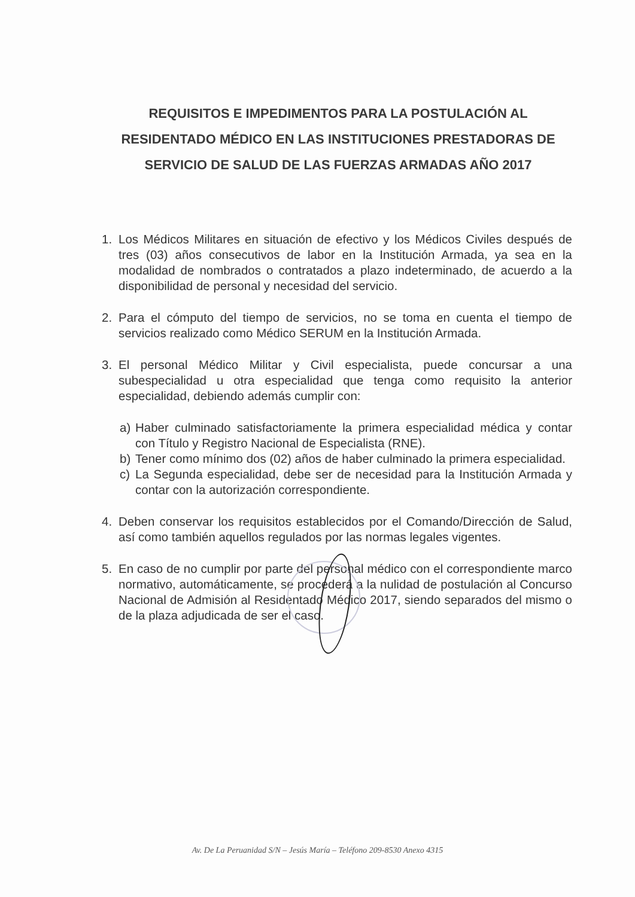REQUISITOS E IMPEDIMENTOS PARA LA POSTULACIÓN AL RESIDENTADO MÉDICO EN LAS INSTITUCIONES PRESTADORAS DE SERVICIO DE SALUD DE LAS FUERZAS ARMADAS AÑO 2017
1. Los Médicos Militares en situación de efectivo y los Médicos Civiles después de tres (03) años consecutivos de labor en la Institución Armada, ya sea en la modalidad de nombrados o contratados a plazo indeterminado, de acuerdo a la disponibilidad de personal y necesidad del servicio.
2. Para el cómputo del tiempo de servicios, no se toma en cuenta el tiempo de servicios realizado como Médico SERUM en la Institución Armada.
3. El personal Médico Militar y Civil especialista, puede concursar a una subespecialidad u otra especialidad que tenga como requisito la anterior especialidad, debiendo además cumplir con:
a) Haber culminado satisfactoriamente la primera especialidad médica y contar con Título y Registro Nacional de Especialista (RNE).
b) Tener como mínimo dos (02) años de haber culminado la primera especialidad.
c) La Segunda especialidad, debe ser de necesidad para la Institución Armada y contar con la autorización correspondiente.
4. Deben conservar los requisitos establecidos por el Comando/Dirección de Salud, así como también aquellos regulados por las normas legales vigentes.
5. En caso de no cumplir por parte del personal médico con el correspondiente marco normativo, automáticamente, se procederá a la nulidad de postulación al Concurso Nacional de Admisión al Residentado Médico 2017, siendo separados del mismo o de la plaza adjudicada de ser el caso.
Av. De La Peruanidad S/N – Jesús María – Teléfono 209-8530 Anexo 4315